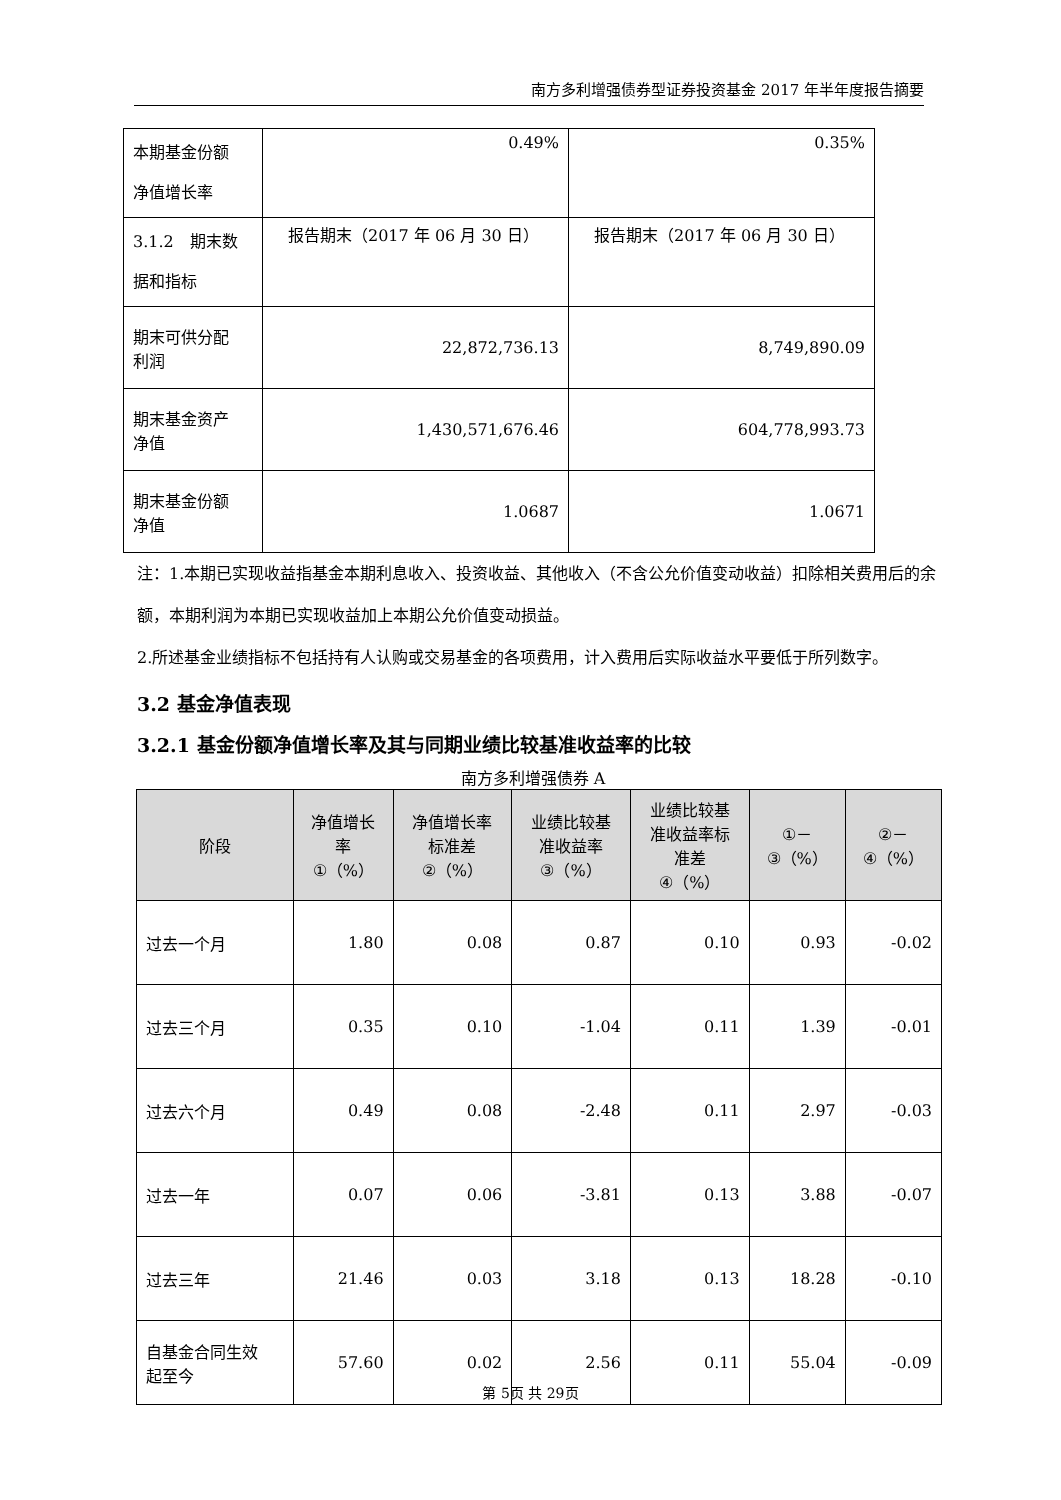南方多利增强债券型证券投资基金 2017 年半年度报告摘要
| 本期基金份额 净值增长率 | 0.49% | 0.35% |
| 3.1.2 期末数 据和指标 | 报告期末（2017 年 06 月 30 日） | 报告期末（2017 年 06 月 30 日） |
| 期末可供分配 利润 | 22,872,736.13 | 8,749,890.09 |
| 期末基金资产 净值 | 1,430,571,676.46 | 604,778,993.73 |
| 期末基金份额 净值 | 1.0687 | 1.0671 |
注：1.本期已实现收益指基金本期利息收入、投资收益、其他收入（不含公允价值变动收益）扣除相关费用后的余额，本期利润为本期已实现收益加上本期公允价值变动损益。
2.所述基金业绩指标不包括持有人认购或交易基金的各项费用，计入费用后实际收益水平要低于所列数字。
3.2 基金净值表现
3.2.1 基金份额净值增长率及其与同期业绩比较基准收益率的比较
南方多利增强债券 A
| 阶段 | 净值增长 率 ①（%） | 净值增长率 标准差 ②（%） | 业绩比较基 准收益率 ③（%） | 业绩比较基 准收益率标 准差 ④（%） | ①－ ③（%） | ②－ ④（%） |
| --- | --- | --- | --- | --- | --- | --- |
| 过去一个月 | 1.80 | 0.08 | 0.87 | 0.10 | 0.93 | -0.02 |
| 过去三个月 | 0.35 | 0.10 | -1.04 | 0.11 | 1.39 | -0.01 |
| 过去六个月 | 0.49 | 0.08 | -2.48 | 0.11 | 2.97 | -0.03 |
| 过去一年 | 0.07 | 0.06 | -3.81 | 0.13 | 3.88 | -0.07 |
| 过去三年 | 21.46 | 0.03 | 3.18 | 0.13 | 18.28 | -0.10 |
| 自基金合同生效 起至今 | 57.60 | 0.02 | 2.56 | 0.11 | 55.04 | -0.09 |
第 5页 共 29页